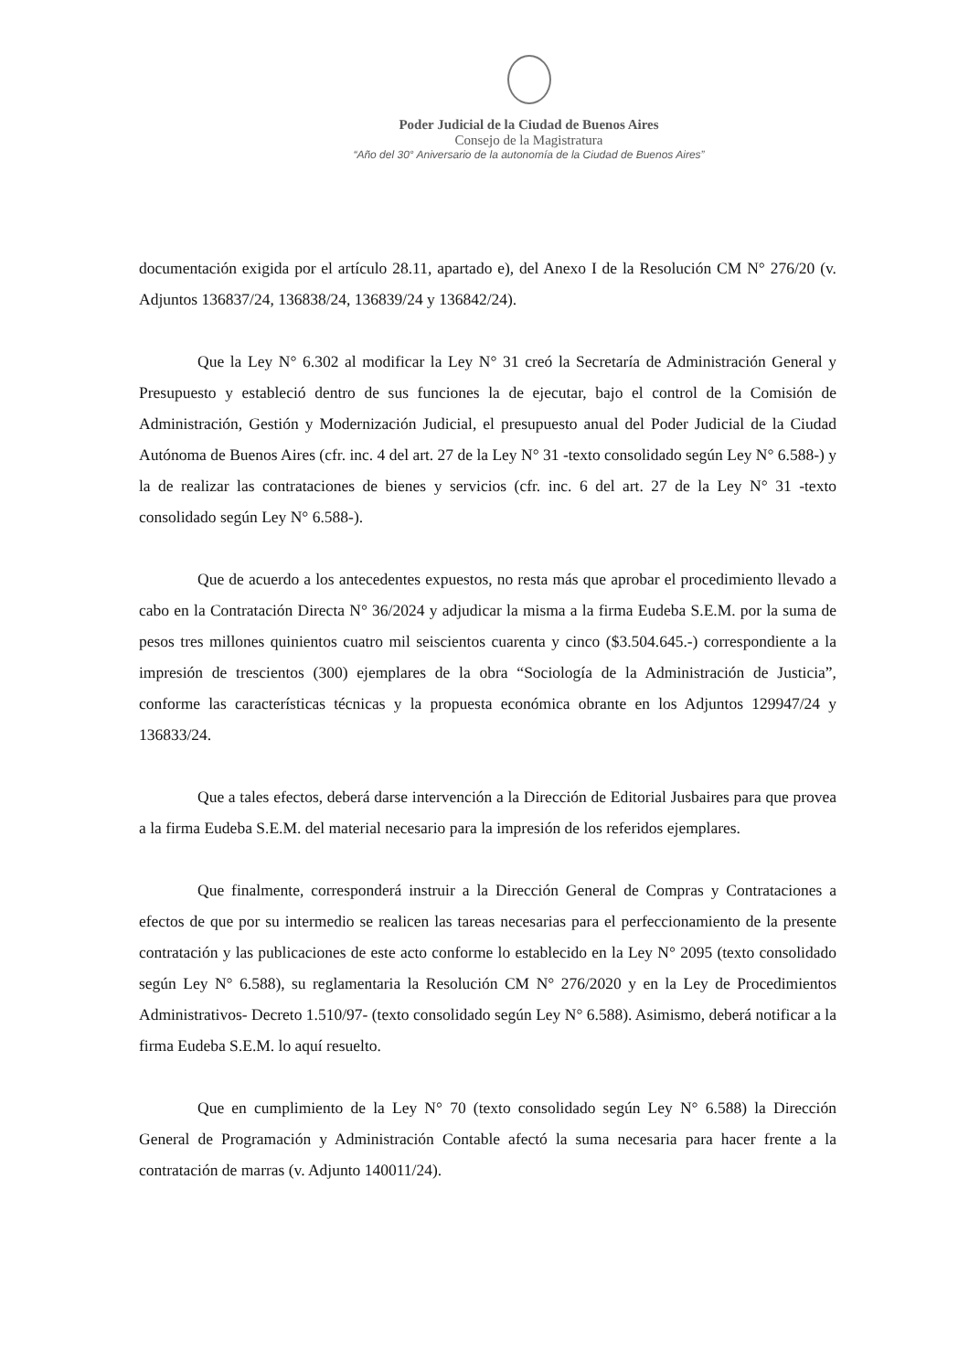Poder Judicial de la Ciudad de Buenos Aires
Consejo de la Magistratura
“Año del 30° Aniversario de la autonomía de la Ciudad de Buenos Aires”
documentación exigida por el artículo 28.11, apartado e), del Anexo I de la Resolución CM N° 276/20 (v. Adjuntos 136837/24, 136838/24, 136839/24 y 136842/24).
Que la Ley N° 6.302 al modificar la Ley N° 31 creó la Secretaría de Administración General y Presupuesto y estableció dentro de sus funciones la de ejecutar, bajo el control de la Comisión de Administración, Gestión y Modernización Judicial, el presupuesto anual del Poder Judicial de la Ciudad Autónoma de Buenos Aires (cfr. inc. 4 del art. 27 de la Ley N° 31 -texto consolidado según Ley N° 6.588-) y la de realizar las contrataciones de bienes y servicios (cfr. inc. 6 del art. 27 de la Ley N° 31 -texto consolidado según Ley N° 6.588-).
Que de acuerdo a los antecedentes expuestos, no resta más que aprobar el procedimiento llevado a cabo en la Contratación Directa N° 36/2024 y adjudicar la misma a la firma Eudeba S.E.M. por la suma de pesos tres millones quinientos cuatro mil seiscientos cuarenta y cinco ($3.504.645.-) correspondiente a la impresión de trescientos (300) ejemplares de la obra “Sociología de la Administración de Justicia”, conforme las características técnicas y la propuesta económica obrante en los Adjuntos 129947/24 y 136833/24.
Que a tales efectos, deberá darse intervención a la Dirección de Editorial Jusbaires para que provea a la firma Eudeba S.E.M. del material necesario para la impresión de los referidos ejemplares.
Que finalmente, corresponderá instruir a la Dirección General de Compras y Contrataciones a efectos de que por su intermedio se realicen las tareas necesarias para el perfeccionamiento de la presente contratación y las publicaciones de este acto conforme lo establecido en la Ley N° 2095 (texto consolidado según Ley N° 6.588), su reglamentaria la Resolución CM N° 276/2020 y en la Ley de Procedimientos Administrativos- Decreto 1.510/97- (texto consolidado según Ley N° 6.588). Asimismo, deberá notificar a la firma Eudeba S.E.M. lo aquí resuelto.
Que en cumplimiento de la Ley N° 70 (texto consolidado según Ley N° 6.588) la Dirección General de Programación y Administración Contable afectó la suma necesaria para hacer frente a la contratación de marras (v. Adjunto 140011/24).